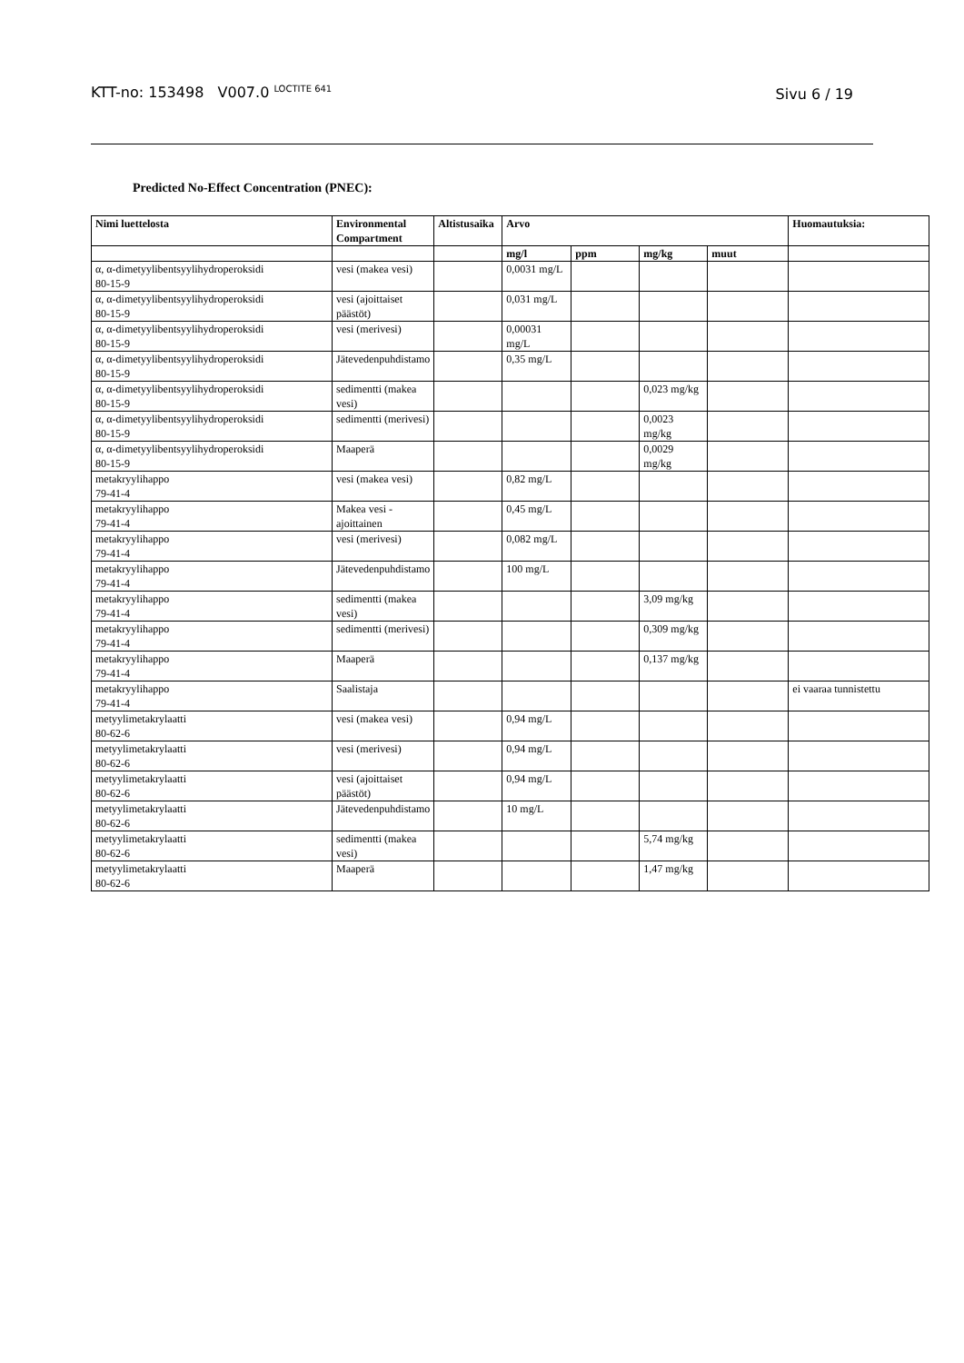KTT-no: 153498 V007.0 <sup>LOCTITE 641</sup> Sivu 6 / 19
Predicted No-Effect Concentration (PNEC):
| Nimi luettelosta | Environmental Compartment | Altistusaika | Arvo | | | | Huomautuksia: |
| --- | --- | --- | --- | --- | --- | --- | --- |
| | | | mg/l | ppm | mg/kg | muut | |
| α, α-dimetyylibentsyylihydroperoksidi 80-15-9 | vesi (makea vesi) | | 0,0031 mg/L | | | | |
| α, α-dimetyylibentsyylihydroperoksidi 80-15-9 | vesi (ajoittaiset päästöt) | | 0,031 mg/L | | | | |
| α, α-dimetyylibentsyylihydroperoksidi 80-15-9 | vesi (merivesi) | | 0,00031 mg/L | | | | |
| α, α-dimetyylibentsyylihydroperoksidi 80-15-9 | Jätevedenpuhdistamo | | 0,35 mg/L | | | | |
| α, α-dimetyylibentsyylihydroperoksidi 80-15-9 | sedimentti (makea vesi) | | | | 0,023 mg/kg | | |
| α, α-dimetyylibentsyylihydroperoksidi 80-15-9 | sedimentti (merivesi) | | | | 0,0023 mg/kg | | |
| α, α-dimetyylibentsyylihydroperoksidi 80-15-9 | Maaperä | | | | 0,0029 mg/kg | | |
| metakryylihappo 79-41-4 | vesi (makea vesi) | | 0,82 mg/L | | | | |
| metakryylihappo 79-41-4 | Makea vesi - ajoittainen | | 0,45 mg/L | | | | |
| metakryylihappo 79-41-4 | vesi (merivesi) | | 0,082 mg/L | | | | |
| metakryylihappo 79-41-4 | Jätevedenpuhdistamo | | 100 mg/L | | | | |
| metakryylihappo 79-41-4 | sedimentti (makea vesi) | | | | 3,09 mg/kg | | |
| metakryylihappo 79-41-4 | sedimentti (merivesi) | | | | 0,309 mg/kg | | |
| metakryylihappo 79-41-4 | Maaperä | | | | 0,137 mg/kg | | |
| metakryylihappo 79-41-4 | Saalistaja | | | | | | ei vaaraa tunnistettu |
| metyylimetakrylaatti 80-62-6 | vesi (makea vesi) | | 0,94 mg/L | | | | |
| metyylimetakrylaatti 80-62-6 | vesi (merivesi) | | 0,94 mg/L | | | | |
| metyylimetakrylaatti 80-62-6 | vesi (ajoittaiset päästöt) | | 0,94 mg/L | | | | |
| metyylimetakrylaatti 80-62-6 | Jätevedenpuhdistamo | | 10 mg/L | | | | |
| metyylimetakrylaatti 80-62-6 | sedimentti (makea vesi) | | | | 5,74 mg/kg | | |
| metyylimetakrylaatti 80-62-6 | Maaperä | | | | 1,47 mg/kg | | |